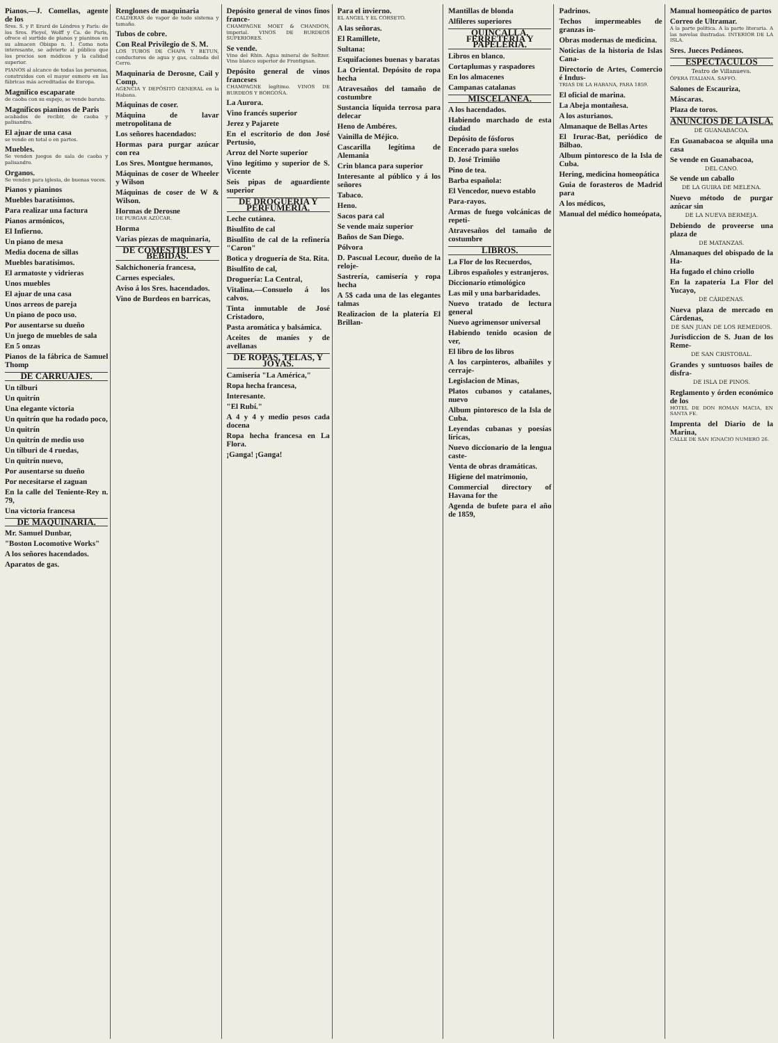Pianos.—J. Comellas, agente de los
Sres. S. y P. Erard de Lóndres y París: de los Sres. Pleyel, Wolff y Ca. de París, ofrece el surtido de pianos y pianinos en su almacen Obispo n. 1. Como nota interesante, se advierte al público que los precios son módicos y la calidad superior.
PIANOS al alcance de todas las personas, construidos con el mayor esmero en las fábricas más acreditadas de Europa.
Magnífico escaparate
de caoba con su espejo, se vende barato.
Magníficos pianinos de Paris
acabados de recibir, de caoba y palisandro.
El ajuar de una casa
se vende en total o en partes.
Muebles.
Se venden juegos de sala de caoba y palisandro.
Organos.
Se venden para iglesia, de buenas voces.
Pianos y pianinos
Muebles baratísimos.
Para realizar una factura
Pianos armónicos,
El Infierno.
Un piano de mesa
Media docena de sillas
Muebles baratísimos.
El armatoste y vidrieras
Unos muebles
El ajuar de una casa
Unos arreos de pareja
Un piano de poco uso.
Por ausentarse su dueño
Un juego de muebles de sala
En 5 onzas
Pianos de la fábrica de Samuel Thomp
DE CARRUAJES.
Un tílburi
Un quitrín
Una elegante victoria
Un quitrín que ha rodado poco,
Un quitrín
Un quitrín de medio uso
Un tílburi de 4 ruedas,
Un quitrín nuevo,
Por ausentarse su dueño
Por necesitarse el zaguan
En la calle del Teniente-Rey n. 79,
Una victoria francesa
DE MAQUINARIA.
Mr. Samuel Dunbar,
"Boston Locomotive Works"
A los señores hacendados.
Aparatos de gas.
Renglones de maquinaria
CALDERAS de vapor de todo sistema y tamaño.
Tubos de cobre.
Con Real Privilegio de S. M.
LOS TUBOS DE CHAPA Y BETUN, conductores de agua y gas, calzada del Cerro.
Maquinaria de Derosne, Cail y Comp.
AGENCIA Y DEPÓSITO GENERAL en la Habana.
Máquinas de coser.
Máquina de lavar metropolitana de
Los señores hacendados:
Hormas para purgar azúcar con rea
Los Sres. Montgue hermanos,
Máquinas de coser de Wheeler y Wilson
Máquinas de coser de W & Wilson.
Hormas de Derosne
DE PURGAR AZÚCAR.
Horma
Varias piezas de maquinaria,
DE COMESTIBLES Y BEBIDAS.
Salchichonería francesa,
Carnes especiales.
Aviso á los Sres. hacendados.
Vino de Burdeos en barricas,
Depósito general de vinos finos france-
CHAMPAGNE MOET & CHANDON, imperial. VINOS DE BURDEOS SUPERIORES.
Se vende.
Vino del Rhin. Agua mineral de Seltzer. Vino blanco superior de Frontignan.
Depósito general de vinos franceses
CHAMPAGNE legítimo. VINOS DE BURDEOS Y BORGOÑA.
La Aurora.
Vino francés superior
Jerez y Pajarete
En el escritorio de don José Pertusio,
Arroz del Norte superior
Vino legítimo y superior de S. Vicente
Seis pipas de aguardiente superior
DE DROGUERIA Y PERFUMERIA.
Leche cutánea.
Bisulfito de cal
Bisulfito de cal de la refinería "Caron"
Botica y droguería de Sta. Rita.
Bisulfito de cal,
Droguería: La Central,
Vitalina.—Consuelo á los calvos.
Tinta inmutable de José Cristadoro,
Pasta aromática y balsámica.
Aceites de maníes y de avellanas
DE ROPAS, TELAS, Y JOYAS.
Camisería "La América,"
Ropa hecha francesa,
Interesante.
"El Rubí."
A 4 y 4 y medio pesos cada docena
Ropa hecha francesa en La Flora.
¡Ganga! ¡Ganga!
Para el invierno.
EL ANGEL Y EL CORSETO.
A las señoras.
El Ramillete,
Sultana:
Esquifaciones buenas y baratas
La Oriental. Depósito de ropa hecha
Atravesaños del tamaño de costumbre
Sustancia líquida terrosa para delecar
Heno de Ambéres.
Vainilla de Méjico.
Cascarilla legítima de Alemania
Crin blanca para superior
Interesante al público y á los señores
Tabaco.
Heno.
Sacos para cal
Se vende maiz superior
Baños de San Diego.
Pólvora
D. Pascual Lecour, dueño de la reloje-
Sastrería, camisería y ropa hecha
A 5$ cada una de las elegantes talmas
Realizacion de la platería El Brillan-
Mantillas de blonda
Alfileres superiores
QUINCALLA, FERRETERIA Y PAPELERIA.
Libros en blanco.
Cortaplumas y raspadores
En los almacenes
Campanas catalanas
MISCELANEA.
A los hacendados.
Habiendo marchado de esta ciudad
Depósito de fósforos
Encerado para suelos
D. José Trimiño
Pino de tea.
Barba española:
El Vencedor, nuevo establo
Para-rayos.
Armas de fuego volcánicas de repeti-
Atravesaños del tamaño de costumbre
LIBROS.
La Flor de los Recuerdos,
Libros españoles y estranjeros.
Diccionario etimológico
Las mil y una barbaridades.
Nuevo tratado de lectura general
Nuevo agrimensor universal
Habiendo tenido ocasion de ver,
El libro de los libros
A los carpinteros, albañiles y cerraje-
Legislacion de Minas,
Platos cubanos y catalanes, nuevo
Album pintoresco de la Isla de Cuba.
Leyendas cubanas y poesías líricas,
Nuevo diccionario de la lengua caste-
Venta de obras dramáticas.
Higiene del matrimonio,
Commercial directory of Havana for the
Agenda de bufete para el año de 1859,
Padrinos.
Techos impermeables de granzas in-
Obras modernas de medicina.
Noticias de la historia de Islas Cana-
Directorio de Artes, Comercio é Indus-
TRIAS DE LA HABANA, PARA 1859.
El oficial de marina.
La Abeja montañesa.
A los asturianos.
Almanaque de Bellas Artes
El Irurac-Bat, periódico de Bilbao.
Album pintoresco de la Isla de Cuba.
Hering, medicina homeopática
Guia de forasteros de Madrid para
A los médicos,
Manual del médico homeópata,
Manual homeopático de partos
Correo de Ultramar.
A la parte política. A la parte literaria. A las novelas ilustradas. INTERIOR DE LA ISLA.
Sres. Jueces Pedáneos.
ESPECTACULOS
Teatro de Villanueva.
ÓPERA ITALIANA. SAFFO.
Salones de Escauriza,
Máscaras.
Plaza de toros.
ANUNCIOS DE LA ISLA.
DE GUANABACOA.
En Guanabacoa se alquila una casa
Se vende en Guanabacoa,
DEL CANO.
Se vende un caballo
DE LA GUIRA DE MELENA.
Nuevo método de purgar azúcar sin
DE LA NUEVA BERMEJA.
Debiendo de proveerse una plaza de
DE MATANZAS.
Almanaques del obispado de la Ha-
Ha fugado el chino criollo
En la zapatería La Flor del Yucayo,
DE CÁRDENAS.
Nueva plaza de mercado en Cárdenas,
DE SAN JUAN DE LOS REMEDIOS.
Jurisdiccion de S. Juan de los Reme-
DE SAN CRISTOBAL.
Grandes y suntuosos bailes de disfra-
DE ISLA DE PINOS.
Reglamento y órden económico de los
HOTEL DE DON ROMAN MACIA, EN SANTA FE.
Imprenta del Diario de la Marina,
CALLE DE SAN IGNACIO NUMERO 26.